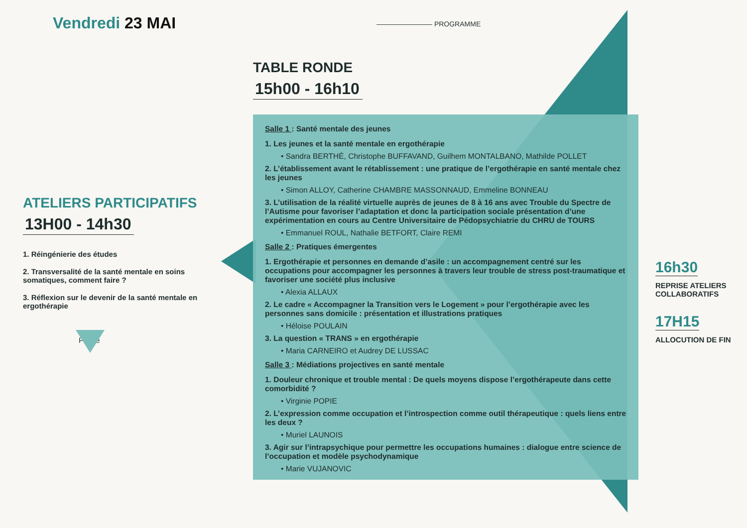Vendredi 23 MAI
———————— PROGRAMME
TABLE RONDE
15h00 - 16h10
Salle 1 : Santé mentale des jeunes
1. Les jeunes et la santé mentale en ergothérapie
• Sandra BERTHÉ, Christophe BUFFAVAND, Guilhem MONTALBANO, Mathilde POLLET
2. L’établissement avant le rétablissement : une pratique de l’ergothérapie en santé mentale chez les jeunes
• Simon ALLOY, Catherine CHAMBRE MASSONNAUD, Emmeline BONNEAU
3. L’utilisation de la réalité virtuelle auprès de jeunes de 8 à 16 ans avec Trouble du Spectre de l’Autisme pour favoriser l’adaptation et donc la participation sociale présentation d’une expérimentation en cours au Centre Universitaire de Pédopsychiatrie du CHRU de TOURS
• Emmanuel ROUL, Nathalie BETFORT, Claire REMI
Salle 2 : Pratiques émergentes
1. Ergothérapie et personnes en demande d’asile : un accompagnement centré sur les occupations pour accompagner les personnes à travers leur trouble de stress post-traumatique et favoriser une société plus inclusive
• Alexia ALLAUX
2. Le cadre « Accompagner la Transition vers le Logement » pour l’ergothérapie avec les personnes sans domicile : présentation et illustrations pratiques
• Héloise POULAIN
3. La question « TRANS » en ergothérapie
• Maria CARNEIRO et Audrey DE LUSSAC
Salle 3 : Médiations projectives en santé mentale
1. Douleur chronique et trouble mental : De quels moyens dispose l’ergothérapeute dans cette comorbidité ?
• Virginie POPIE
2. L’expression comme occupation et l’introspection comme outil thérapeutique : quels liens entre les deux ?
• Muriel LAUNOIS
3. Agir sur l’intrapsychique pour permettre les occupations humaines : dialogue entre science de l’occupation et modèle psychodynamique
• Marie VUJANOVIC
ATELIERS PARTICIPATIFS
13H00 - 14h30
1. Réingénierie des études
2. Transversalité de la santé mentale en soins somatiques, comment faire ?
3. Réflexion sur le devenir de la santé mentale en ergothérapie
Pause
16h30
REPRISE ATELIERS COLLABORATIFS
17H15
ALLOCUTION DE FIN